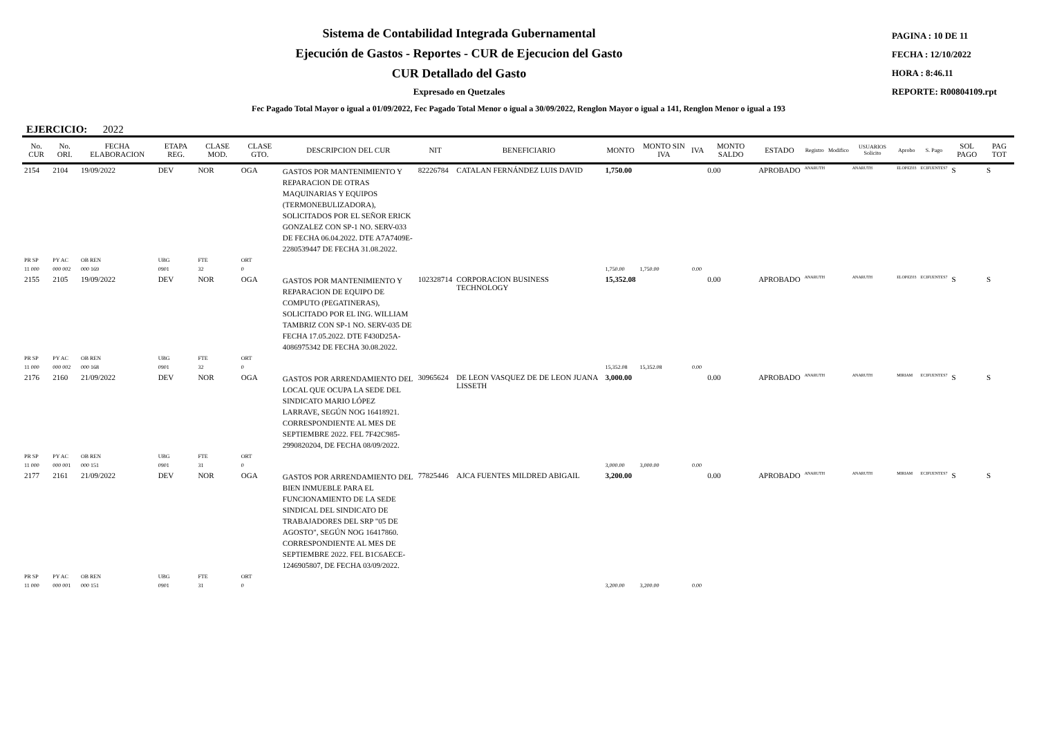Sistema de Contabilidad Integrada Gubernamental
Ejecución de Gastos - Reportes - CUR de Ejecucion del Gasto
CUR Detallado del Gasto
Expresado en Quetzales
PAGINA : 10 DE 11
FECHA : 12/10/2022
HORA : 8:46.11
REPORTE: R00804109.rpt
Fec Pagado Total Mayor o igual a 01/09/2022, Fec Pagado Total Menor o igual a 30/09/2022, Renglon Mayor o igual a 141, Renglon Menor o igual a 193
EJERCICIO: 2022
| No. CUR | No. ORI. | FECHA ELABORACION | ETAPA REG. | CLASE MOD. | CLASE GTO. | DESCRIPCION DEL CUR | NIT | BENEFICIARIO | MONTO | MONTO SIN IVA | IVA | MONTO SALDO | ESTADO | Registro | Modifico | USUARIOS Solicito | Aprobo | S. Pago | SOL PAGO | PAG TOT |
| --- | --- | --- | --- | --- | --- | --- | --- | --- | --- | --- | --- | --- | --- | --- | --- | --- | --- | --- | --- | --- |
| 2154 | 2104 | 19/09/2022 | DEV | NOR | OGA | GASTOS POR MANTENIMIENTO Y REPARACION DE OTRAS MAQUINARIAS Y EQUIPOS (TERMONEBULIZADORA), SOLICITADOS POR EL SEÑOR ERICK GONZALEZ CON SP-1 NO. SERV-033 DE FECHA 06.04.2022. DTE A7A7409E-2280539447 DE FECHA 31.08.2022. | 82226784 | CATALAN FERNÁNDEZ LUIS DAVID | 1,750.00 | | | 0.00 | APROBADO | ANARUTH | | ANARUTH | ELOPEZ03 | ECIFUENTES7 | S | S |
| PR SP | PY AC | OB REN | UBG | FTE | ORT | | | | | | | | | | | | | | | |
| 11 000 | 000 002 | 000 169 | 0901 | 32 | 0 | | | | 1,750.00 | 1,750.00 | 0.00 | | | | | | | | | |
| 2155 | 2105 | 19/09/2022 | DEV | NOR | OGA | GASTOS POR MANTENIMIENTO Y REPARACION DE EQUIPO DE COMPUTO (PEGATINERAS), SOLICITADO POR EL ING. WILLIAM TAMBRIZ CON SP-1 NO. SERV-035 DE FECHA 17.05.2022. DTE F430D25A-4086975342 DE FECHA 30.08.2022. | 102328714 | CORPORACION BUSINESS TECHNOLOGY | 15,352.08 | | | 0.00 | APROBADO | ANARUTH | | ANARUTH | ELOPEZ03 | ECIFUENTES7 | S | S |
| PR SP | PY AC | OB REN | UBG | FTE | ORT | | | | | | | | | | | | | | | |
| 11 000 | 000 002 | 000 168 | 0901 | 32 | 0 | | | | 15,352.08 | 15,352.08 | 0.00 | | | | | | | | | |
| 2176 | 2160 | 21/09/2022 | DEV | NOR | OGA | GASTOS POR ARRENDAMIENTO DEL LOCAL QUE OCUPA LA SEDE DEL SINDICATO MARIO LÓPEZ LARRAVE, SEGÚN NOG 16418921. CORRESPONDIENTE AL MES DE SEPTIEMBRE 2022. FEL 7F42C985-2990820204, DE FECHA 08/09/2022. | 30965624 | DE LEON VASQUEZ DE DE LEON JUANA LISSETH | 3,000.00 | | | 0.00 | APROBADO | ANARUTH | | ANARUTH | MIRIAM | ECIFUENTES7 | S | S |
| PR SP | PY AC | OB REN | UBG | FTE | ORT | | | | | | | | | | | | | | | |
| 11 000 | 000 001 | 000 151 | 0901 | 31 | 0 | | | | 3,000.00 | 3,000.00 | 0.00 | | | | | | | | | |
| 2177 | 2161 | 21/09/2022 | DEV | NOR | OGA | GASTOS POR ARRENDAMIENTO DEL BIEN INMUEBLE PARA EL FUNCIONAMIENTO DE LA SEDE SINDICAL DEL SINDICATO DE TRABAJADORES DEL SRP "05 DE AGOSTO", SEGÚN NOG 16417860. CORRESPONDIENTE AL MES DE SEPTIEMBRE 2022. FEL B1C6AECE-1246905807, DE FECHA 03/09/2022. | 77825446 | AJCA FUENTES MILDRED ABIGAIL | 3,200.00 | | | 0.00 | APROBADO | ANARUTH | | ANARUTH | MIRIAM | ECIFUENTES7 | S | S |
| PR SP | PY AC | OB REN | UBG | FTE | ORT | | | | | | | | | | | | | | | |
| 11 000 | 000 001 | 000 151 | 0901 | 31 | 0 | | | | 3,200.00 | 3,200.00 | 0.00 | | | | | | | | | |